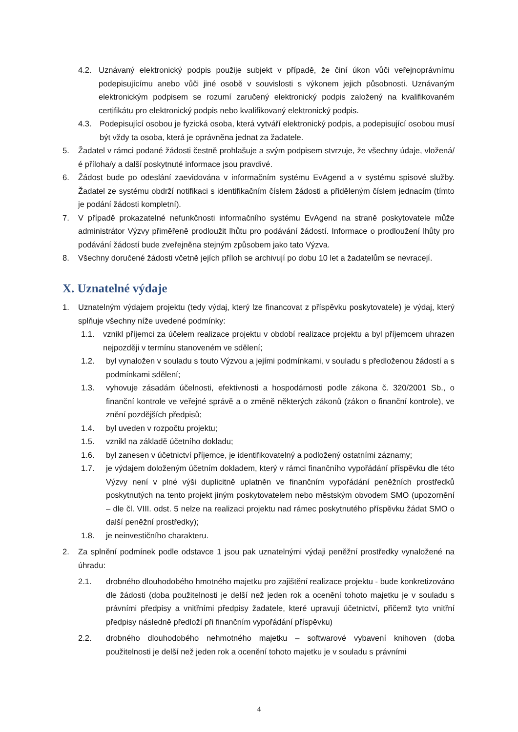4.2. Uznávaný elektronický podpis použije subjekt v případě, že činí úkon vůči veřejnoprávnímu podepisujícímu anebo vůči jiné osobě v souvislosti s výkonem jejich působnosti. Uznávaným elektronickým podpisem se rozumí zaručený elektronický podpis založený na kvalifikovaném certifikátu pro elektronický podpis nebo kvalifikovaný elektronický podpis.
4.3. Podepisující osobou je fyzická osoba, která vytváří elektronický podpis, a podepisující osobou musí být vždy ta osoba, která je oprávněna jednat za žadatele.
5. Žadatel v rámci podané žádosti čestně prohlašuje a svým podpisem stvrzuje, že všechny údaje, vložená/é příloha/y a další poskytnuté informace jsou pravdivé.
6. Žádost bude po odeslání zaevidována v informačním systému EvAgend a v systému spisové služby. Žadatel ze systému obdrží notifikaci s identifikačním číslem žádosti a přiděleným číslem jednacím (tímto je podání žádosti kompletní).
7. V případě prokazatelné nefunkčnosti informačního systému EvAgend na straně poskytovatele může administrátor Výzvy přiměřeně prodloužit lhůtu pro podávání žádostí. Informace o prodloužení lhůty pro podávání žádostí bude zveřejněna stejným způsobem jako tato Výzva.
8. Všechny doručené žádosti včetně jejích příloh se archivují po dobu 10 let a žadatelům se nevracejí.
X. Uznatelné výdaje
1. Uznatelným výdajem projektu (tedy výdaj, který lze financovat z příspěvku poskytovatele) je výdaj, který splňuje všechny níže uvedené podmínky:
1.1. vznikl příjemci za účelem realizace projektu v období realizace projektu a byl příjemcem uhrazen nejpozději v termínu stanoveném ve sdělení;
1.2. byl vynaložen v souladu s touto Výzvou a jejími podmínkami, v souladu s předloženou žádostí a s podmínkami sdělení;
1.3. vyhovuje zásadám účelnosti, efektivnosti a hospodárnosti podle zákona č. 320/2001 Sb., o finanční kontrole ve veřejné správě a o změně některých zákonů (zákon o finanční kontrole), ve znění pozdějších předpisů;
1.4. byl uveden v rozpočtu projektu;
1.5. vznikl na základě účetního dokladu;
1.6. byl zanesen v účetnictví příjemce, je identifikovatelný a podložený ostatními záznamy;
1.7. je výdajem doloženým účetním dokladem, který v rámci finančního vypořádání příspěvku dle této Výzvy není v plné výši duplicitně uplatněn ve finančním vypořádání peněžních prostředků poskytnutých na tento projekt jiným poskytovatelem nebo městským obvodem SMO (upozornění – dle čl. VIII. odst. 5 nelze na realizaci projektu nad rámec poskytnutého příspěvku žádat SMO o další peněžní prostředky);
1.8. je neinvestičního charakteru.
2. Za splnění podmínek podle odstavce 1 jsou pak uznatelnými výdaji peněžní prostředky vynaložené na úhradu:
2.1. drobného dlouhodobého hmotného majetku pro zajištění realizace projektu - bude konkretizováno dle žádosti (doba použitelnosti je delší než jeden rok a ocenění tohoto majetku je v souladu s právními předpisy a vnitřními předpisy žadatele, které upravují účetnictví, přičemž tyto vnitřní předpisy následně předloží při finančním vypořádání příspěvku)
2.2. drobného dlouhodobého nehmotného majetku – softwarové vybavení knihoven (doba použitelnosti je delší než jeden rok a ocenění tohoto majetku je v souladu s právními
4